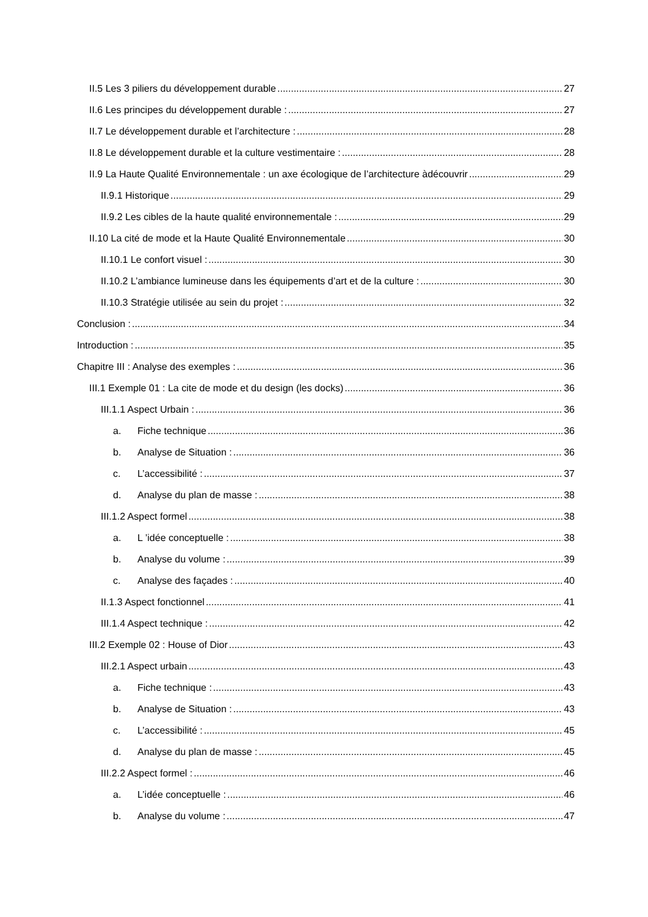II.5 Les 3 piliers du développement durable 27
II.6 Les principes du développement durable : 27
II.7 Le développement durable et l’architecture : 28
II.8 Le développement durable et la culture vestimentaire : 28
II.9 La Haute Qualité Environnementale : un axe écologique de l’architecture àdécouvrir 29
II.9.1 Historique 29
II.9.2 Les cibles de la haute qualité environnementale : 29
II.10 La cité de mode et la Haute Qualité Environnementale 30
II.10.1 Le confort visuel : 30
II.10.2 L’ambiance lumineuse dans les équipements d’art et de la culture : 30
II.10.3 Stratégie utilisée au sein du projet : 32
Conclusion : 34
Introduction : 35
Chapitre III : Analyse des exemples : 36
III.1 Exemple 01 : La cite de mode et du design (les docks) 36
III.1.1 Aspect Urbain : 36
a. Fiche technique 36
b. Analyse de Situation : 36
c. L’accessibilité : 37
d. Analyse du plan de masse : 38
III.1.2 Aspect formel 38
a. L ’idée conceptuelle : 38
b. Analyse du volume : 39
c. Analyse des façades : 40
II.1.3 Aspect fonctionnel 41
III.1.4 Aspect technique : 42
III.2 Exemple 02 : House of Dior 43
III.2.1 Aspect urbain 43
a. Fiche technique : 43
b. Analyse de Situation : 43
c. L’accessibilité : 45
d. Analyse du plan de masse : 45
III.2.2 Aspect formel : 46
a. L’idée conceptuelle : 46
b. Analyse du volume : 47